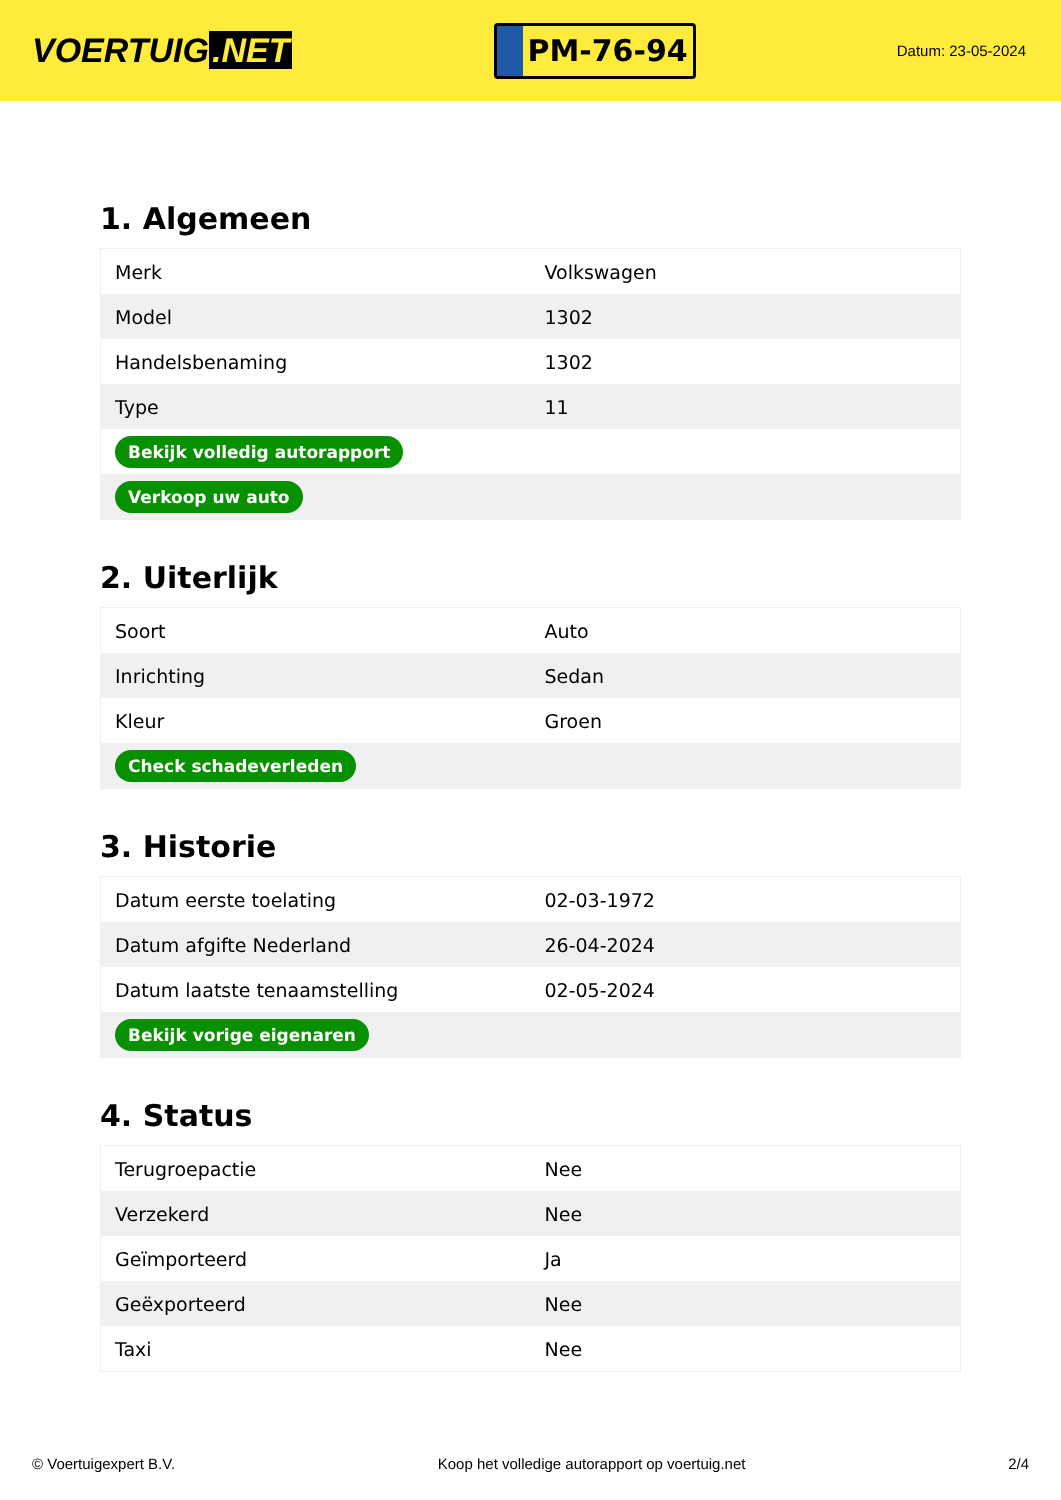VOERTUIG.NET
PM-76-94
Datum: 23-05-2024
1. Algemeen
| Merk | Volkswagen |
| Model | 1302 |
| Handelsbenaming | 1302 |
| Type | 11 |
| Bekijk volledig autorapport | |
| Verkoop uw auto | |
2. Uiterlijk
| Soort | Auto |
| Inrichting | Sedan |
| Kleur | Groen |
| Check schadeverleden | |
3. Historie
| Datum eerste toelating | 02-03-1972 |
| Datum afgifte Nederland | 26-04-2024 |
| Datum laatste tenaamstelling | 02-05-2024 |
| Bekijk vorige eigenaren | |
4. Status
| Terugroepactie | Nee |
| Verzekerd | Nee |
| Geïmporteerd | Ja |
| Geëxporteerd | Nee |
| Taxi | Nee |
© Voertuigexpert B.V. Koop het volledige autorapport op voertuig.net 2/4